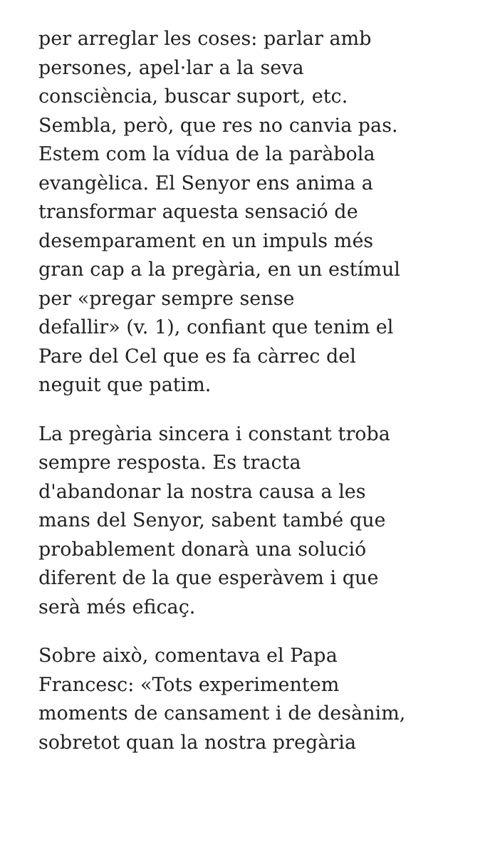per arreglar les coses: parlar amb
persones, apel·lar a la seva
consciència, buscar suport, etc.
Sembla, però, que res no canvia pas.
Estem com la vídua de la paràbola
evangèlica. El Senyor ens anima a
transformar aquesta sensació de
desemparament en un impuls més
gran cap a la pregària, en un estímul
per «pregar sempre sense
defallir» (v. 1), confiant que tenim el
Pare del Cel que es fa càrrec del
neguit que patim.
La pregària sincera i constant troba
sempre resposta. Es tracta
d'abandonar la nostra causa a les
mans del Senyor, sabent també que
probablement donarà una solució
diferent de la que esperàvem i que
serà més eficaç.
Sobre això, comentava el Papa
Francesc: «Tots experimentem
moments de cansament i de desànim,
sobretot quan la nostra pregària